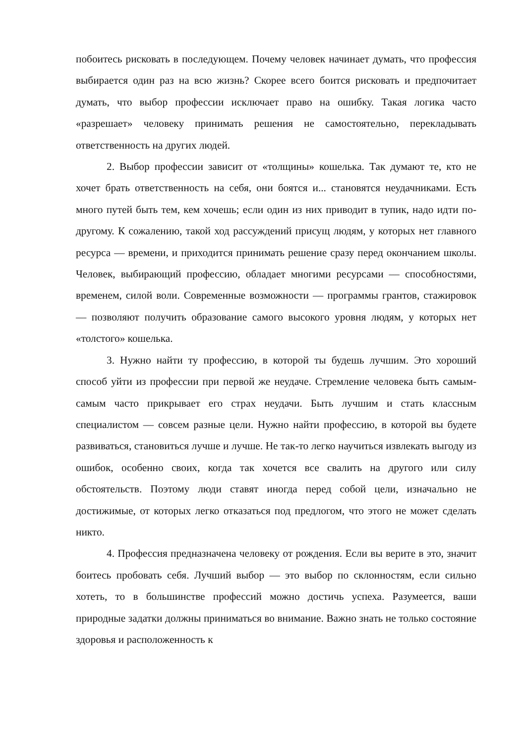побоитесь рисковать в последующем. Почему человек начинает думать, что профессия выбирается один раз на всю жизнь? Скорее всего боится рисковать и предпочитает думать, что выбор профессии исключает право на ошибку. Такая логика часто «разрешает» человеку принимать решения не самостоятельно, перекладывать ответственность на других людей.
2. Выбор профессии зависит от «толщины» кошелька. Так думают те, кто не хочет брать ответственность на себя, они боятся и... становятся неудачниками. Есть много путей быть тем, кем хочешь; если один из них приводит в тупик, надо идти по-другому. К сожалению, такой ход рассуждений присущ людям, у которых нет главного ресурса — времени, и приходится принимать решение сразу перед окончанием школы. Человек, выбирающий профессию, обладает многими ресурсами — способностями, временем, силой воли. Современные возможности — программы грантов, стажировок — позволяют получить образование самого высокого уровня людям, у которых нет «толстого» кошелька.
3. Нужно найти ту профессию, в которой ты будешь лучшим. Это хороший способ уйти из профессии при первой же неудаче. Стремление человека быть самым-самым часто прикрывает его страх неудачи. Быть лучшим и стать классным специалистом — совсем разные цели. Нужно найти профессию, в которой вы будете развиваться, становиться лучше и лучше. Не так-то легко научиться извлекать выгоду из ошибок, особенно своих, когда так хочется все свалить на другого или силу обстоятельств. Поэтому люди ставят иногда перед собой цели, изначально не достижимые, от которых легко отказаться под предлогом, что этого не может сделать никто.
4. Профессия предназначена человеку от рождения. Если вы верите в это, значит боитесь пробовать себя. Лучший выбор — это выбор по склонностям, если сильно хотеть, то в большинстве профессий можно достичь успеха. Разумеется, ваши природные задатки должны приниматься во внимание. Важно знать не только состояние здоровья и расположенность к